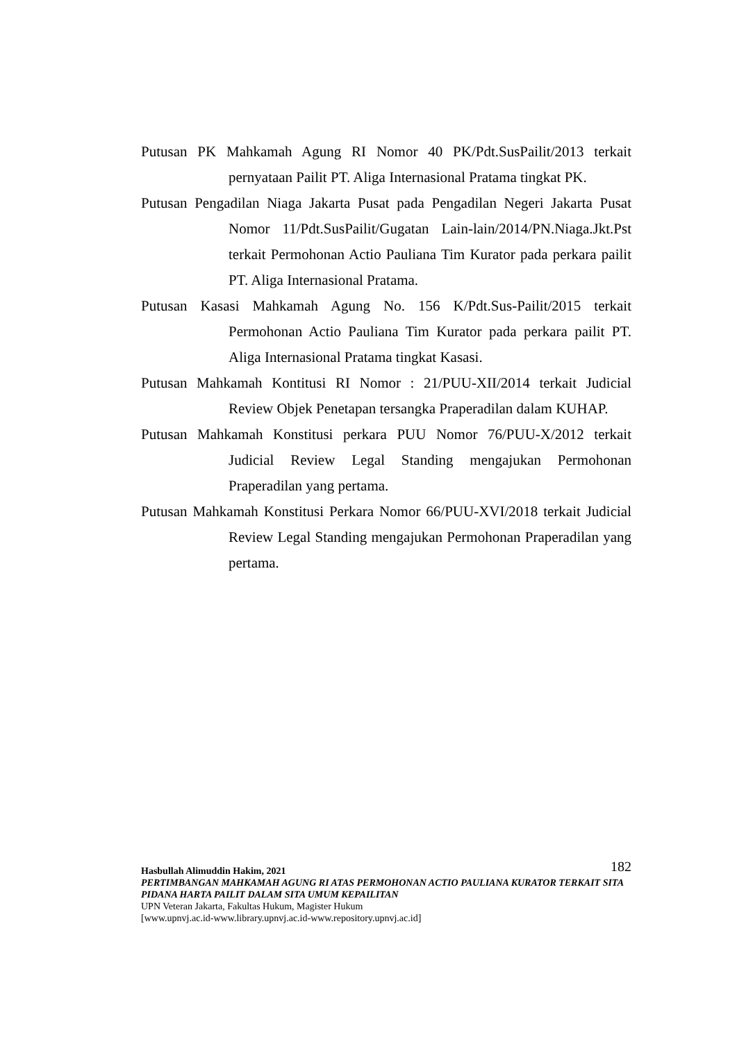Putusan PK Mahkamah Agung RI Nomor 40 PK/Pdt.SusPailit/2013 terkait pernyataan Pailit PT. Aliga Internasional Pratama tingkat PK.
Putusan Pengadilan Niaga Jakarta Pusat pada Pengadilan Negeri Jakarta Pusat Nomor 11/Pdt.SusPailit/Gugatan Lain-lain/2014/PN.Niaga.Jkt.Pst terkait Permohonan Actio Pauliana Tim Kurator pada perkara pailit PT. Aliga Internasional Pratama.
Putusan Kasasi Mahkamah Agung No. 156 K/Pdt.Sus-Pailit/2015 terkait Permohonan Actio Pauliana Tim Kurator pada perkara pailit PT. Aliga Internasional Pratama tingkat Kasasi.
Putusan Mahkamah Kontitusi RI Nomor : 21/PUU-XII/2014 terkait Judicial Review Objek Penetapan tersangka Praperadilan dalam KUHAP.
Putusan Mahkamah Konstitusi perkara PUU Nomor 76/PUU-X/2012 terkait Judicial Review Legal Standing mengajukan Permohonan Praperadilan yang pertama.
Putusan Mahkamah Konstitusi Perkara Nomor 66/PUU-XVI/2018 terkait Judicial Review Legal Standing mengajukan Permohonan Praperadilan yang pertama.
182 Hasbullah Alimuddin Hakim, 2021
PERTIMBANGAN MAHKAMAH AGUNG RI ATAS PERMOHONAN ACTIO PAULIANA KURATOR TERKAIT SITA PIDANA HARTA PAILIT DALAM SITA UMUM KEPAILITAN
UPN Veteran Jakarta, Fakultas Hukum, Magister Hukum
[www.upnvj.ac.id-www.library.upnvj.ac.id-www.repository.upnvj.ac.id]